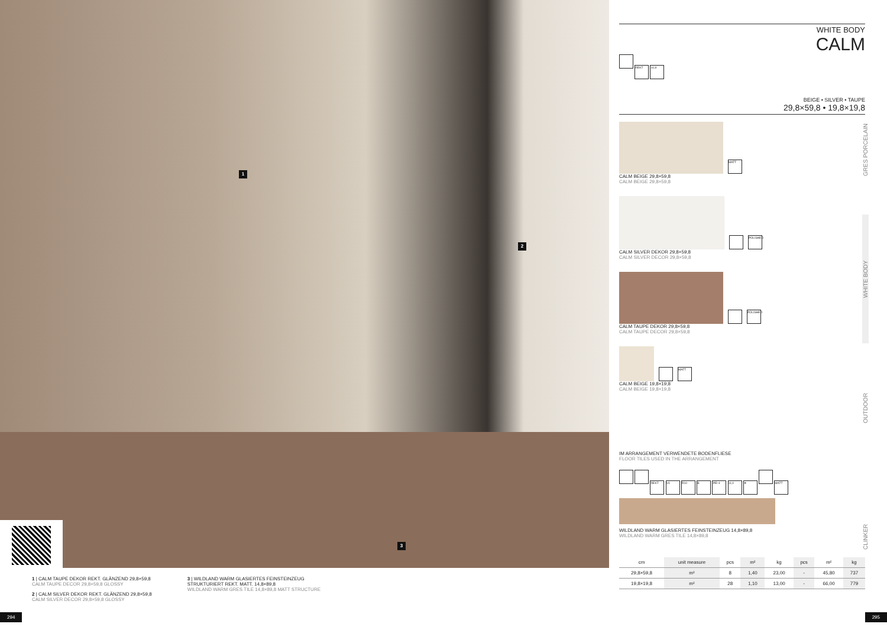1
2
3
1 | CALM TAUPE DEKOR REKT. GLÄNZEND 29,8×59,8
CALM TAUPE DECOR 29,8×59,8 GLOSSY
2 | CALM SILVER DEKOR REKT. GLÄNZEND 29,8×59,8
CALM SILVER DECOR 29,8×59,8 GLOSSY
3 | WILDLAND WARM GLASIERTES FEINSTEINZEUG
STRUKTURIERT REKT. MATT. 14,8×89,8
WILDLAND WARM GRES TILE 14,8×89,8 MATT STRUCTURE
294
WHITE BODY
CALM
REKT 10,9
BEIGE • SILVER • TAUPE
29,8×59,8 • 19,8×19,8
MATT
CALM BEIGE 29,8×59,8
CALM BEIGE 29,8×59,8
POLISHED
CALM SILVER DEKOR 29,8×59,8
CALM SILVER DECOR 29,8×59,8
POLISHED
CALM TAUPE DEKOR 29,8×59,8
CALM TAUPE DECOR 29,8×59,8
MATT
CALM BEIGE 19,8×19,8
CALM BEIGE 19,8×19,8
IM ARRANGEMENT VERWENDETE BODENFLIESE
FLOOR TILES USED IN THE ARRANGEMENT
REKT V4 R10 B PEI 4 11,0 ❄ MATT
WILDLAND WARM GLASIERTES FEINSTEINZEUG 14,8×89,8
WILDLAND WARM GRES TILE 14,8×89,8
| cm | unit measure | pcs | m² | kg | pcs | m² | kg |
| --- | --- | --- | --- | --- | --- | --- | --- |
| 29,8×59,8 | m² | 8 | 1,40 | 23,00 | - | 45,80 | 737 |
| 19,8×19,8 | m² | 28 | 1,10 | 13,00 | - | 66,00 | 779 |
GRES PORCELAIN
WHITE BODY
OUTDOOR
CLINKER
295